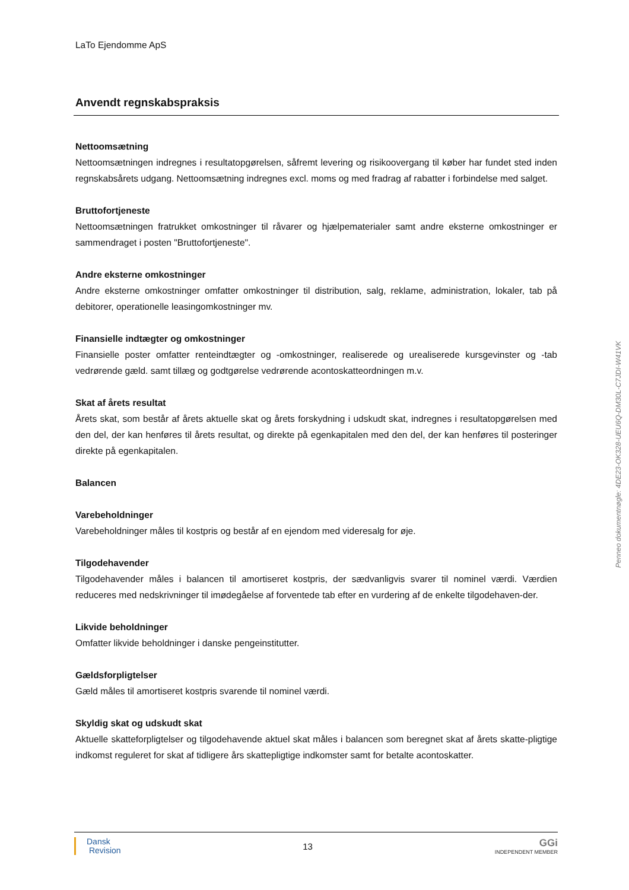LaTo Ejendomme ApS
Anvendt regnskabspraksis
Nettoomsætning
Nettoomsætningen indregnes i resultatopgørelsen, såfremt levering og risikoovergang til køber har fundet sted inden regnskabsårets udgang. Nettoomsætning indregnes excl. moms og med fradrag af rabatter i forbindelse med salget.
Bruttofortjeneste
Nettoomsætningen fratrukket omkostninger til råvarer og hjælpematerialer samt andre eksterne omkostninger er sammendraget i posten "Bruttofortjeneste".
Andre eksterne omkostninger
Andre eksterne omkostninger omfatter omkostninger til distribution, salg, reklame, administration, lokaler, tab på debitorer, operationelle leasingomkostninger mv.
Finansielle indtægter og omkostninger
Finansielle poster omfatter renteindtægter og -omkostninger, realiserede og urealiserede kursgevinster og -tab vedrørende gæld. samt tillæg og godtgørelse vedrørende acontoskatteordningen m.v.
Skat af årets resultat
Årets skat, som består af årets aktuelle skat og årets forskydning i udskudt skat, indregnes i resultatopgørelsen med den del, der kan henføres til årets resultat, og direkte på egenkapitalen med den del, der kan henføres til posteringer direkte på egenkapitalen.
Balancen
Varebeholdninger
Varebeholdninger måles til kostpris og består af en ejendom med videresalg for øje.
Tilgodehavender
Tilgodehavender måles i balancen til amortiseret kostpris, der sædvanligvis svarer til nominel værdi. Værdien reduceres med nedskrivninger til imødegåelse af forventede tab efter en vurdering af de enkelte tilgodehaven-der.
Likvide beholdninger
Omfatter likvide beholdninger i danske pengeinstitutter.
Gældsforpligtelser
Gæld måles til amortiseret kostpris svarende til nominel værdi.
Skyldig skat og udskudt skat
Aktuelle skatteforpligtelser og tilgodehavende aktuel skat måles i balancen som beregnet skat af årets skatte-pligtige indkomst reguleret for skat af tidligere års skattepligtige indkomster samt for betalte acontoskatter.
Penneo dokumentnøgle: 4DE23-OK328-UEU6Q-DM30L-C7JDI-W41VK
Dansk
Revision
13
GGi
INDEPENDENT MEMBER